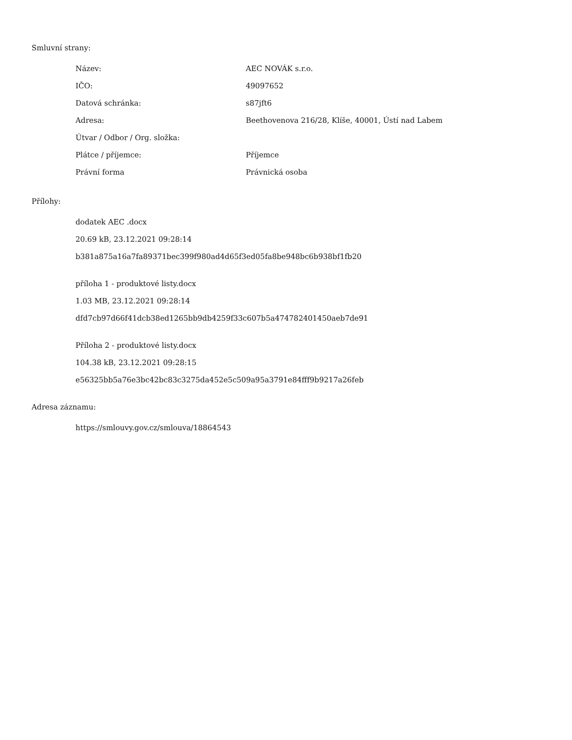Smluvní strany:
| Název: | AEC NOVÁK s.r.o. |
| IČO: | 49097652 |
| Datová schránka: | s87jft6 |
| Adresa: | Beethovenova 216/28, Klíše, 40001, Ústí nad Labem |
| Útvar / Odbor / Org. složka: | |
| Plátce / příjemce: | Příjemce |
| Právní forma | Právnická osoba |
Přílohy:
dodatek AEC .docx
20.69 kB, 23.12.2021 09:28:14
b381a875a16a7fa89371bec399f980ad4d65f3ed05fa8be948bc6b938bf1fb20
příloha 1 - produktové listy.docx
1.03 MB, 23.12.2021 09:28:14
dfd7cb97d66f41dcb38ed1265bb9db4259f33c607b5a474782401450aeb7de91
Příloha 2 - produktové listy.docx
104.38 kB, 23.12.2021 09:28:15
e56325bb5a76e3bc42bc83c3275da452e5c509a95a3791e84fff9b9217a26feb
Adresa záznamu:
https://smlouvy.gov.cz/smlouva/18864543